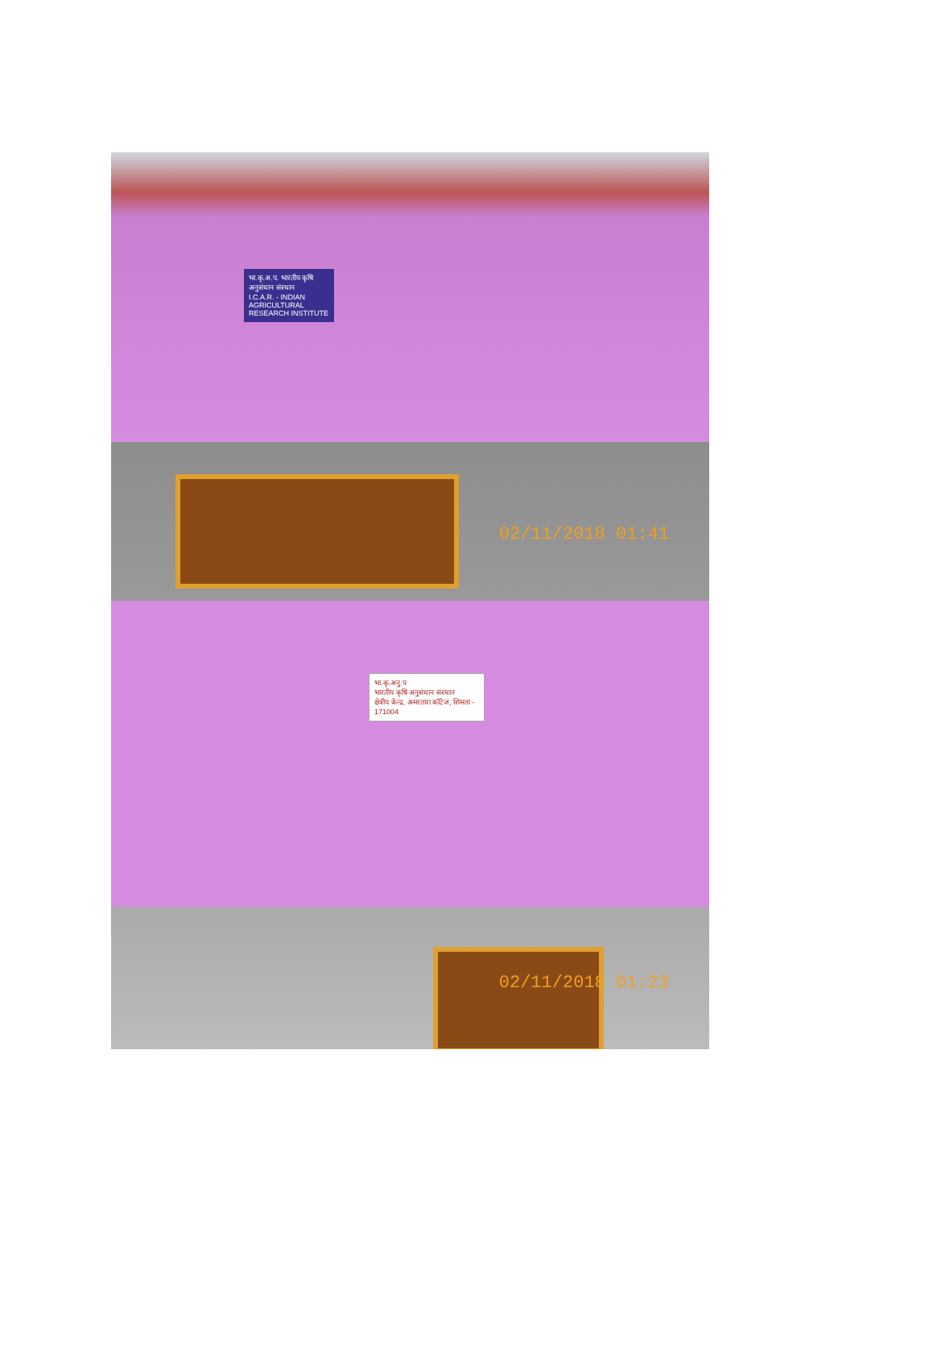भा.कृ.अ.प. भारतीय कृषि अनुसंधान संस्थान
I.C.A.R. - INDIAN AGRICULTURAL RESEARCH INSTITUTE
02/11/2018 01:41
भा.कृ.अनु.प
भारतीय कृषि अनुसंधान संस्थान
क्षेत्रीय केन्द्र, अमरतारा कॉटेज, शिमला - 171004
02/11/2018 01:23